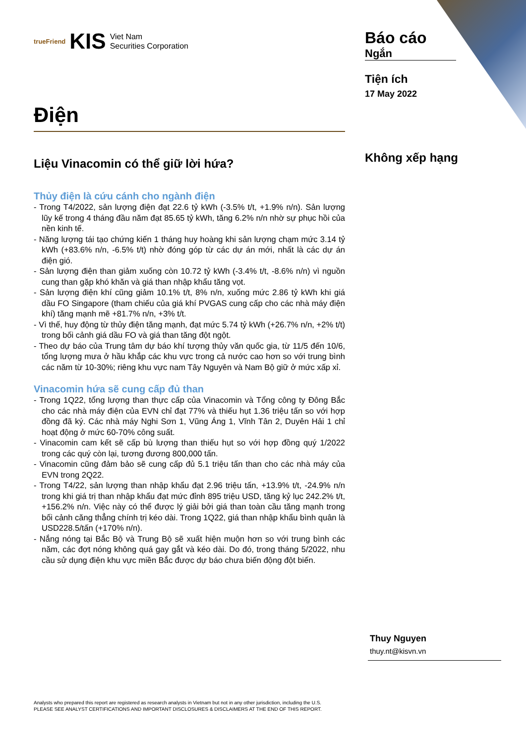trueFriend KIS Viet Nam
Securities Corporation
Điện
Liệu Vinacomin có thể giữ lời hứa?
Thủy điện là cứu cánh cho ngành điện
- Trong T4/2022, sản lượng điện đạt 22.6 tỷ kWh (-3.5% t/t, +1.9% n/n). Sản lượng lũy kế trong 4 tháng đầu năm đạt 85.65 tỷ kWh, tăng 6.2% n/n nhờ sự phục hồi của nền kinh tế.
- Năng lượng tái tạo chứng kiến 1 tháng huy hoàng khi sản lượng chạm mức 3.14 tỷ kWh (+83.6% n/n, -6.5% t/t) nhờ đóng góp từ các dự án mới, nhất là các dự án điện gió.
- Sản lượng điện than giảm xuống còn 10.72 tỷ kWh (-3.4% t/t, -8.6% n/n) vì nguồn cung than gặp khó khăn và giá than nhập khẩu tăng vọt.
- Sản lượng điện khí cũng giảm 10.1% t/t, 8% n/n, xuống mức 2.86 tỷ kWh khi giá dầu FO Singapore (tham chiếu của giá khí PVGAS cung cấp cho các nhà máy điện khí) tăng mạnh mẽ +81.7% n/n, +3% t/t.
- Vì thế, huy động từ thủy điện tăng mạnh, đạt mức 5.74 tỷ kWh (+26.7% n/n, +2% t/t) trong bối cảnh giá dầu FO và giá than tăng đột ngột.
- Theo dự báo của Trung tâm dự báo khí tượng thủy văn quốc gia, từ 11/5 đến 10/6, tổng lượng mưa ở hầu khắp các khu vực trong cả nước cao hơn so với trung bình các năm từ 10-30%; riêng khu vực nam Tây Nguyên và Nam Bộ giữ ở mức xấp xỉ.
Vinacomin hứa sẽ cung cấp đủ than
- Trong 1Q22, tổng lượng than thực cấp của Vinacomin và Tổng công ty Đông Bắc cho các nhà máy điện của EVN chỉ đạt 77% và thiếu hụt 1.36 triệu tấn so với hợp đồng đã ký. Các nhà máy Nghi Sơn 1, Vũng Áng 1, Vĩnh Tân 2, Duyên Hải 1 chỉ hoạt động ở mức 60-70% công suất.
- Vinacomin cam kết sẽ cấp bù lượng than thiếu hụt so với hợp đồng quý 1/2022 trong các quý còn lại, tương đương 800,000 tấn.
- Vinacomin cũng đảm bảo sẽ cung cấp đủ 5.1 triệu tấn than cho các nhà máy của EVN trong 2Q22.
- Trong T4/22, sản lượng than nhập khẩu đạt 2.96 triệu tấn, +13.9% t/t, -24.9% n/n trong khi giá trị than nhập khẩu đạt mức đỉnh 895 triệu USD, tăng kỷ lục 242.2% t/t, +156.2% n/n. Việc này có thể được lý giải bởi giá than toàn cầu tăng mạnh trong bối cảnh căng thẳng chính trị kéo dài. Trong 1Q22, giá than nhập khẩu bình quân là USD228.5/tấn (+170% n/n).
- Nắng nóng tại Bắc Bộ và Trung Bộ sẽ xuất hiện muộn hơn so với trung bình các năm, các đợt nóng không quá gay gắt và kéo dài. Do đó, trong tháng 5/2022, nhu cầu sử dụng điện khu vực miền Bắc được dự báo chưa biến động đột biến.
Báo cáo
Ngắn
Tiện ích
17 May 2022
Không xếp hạng
Thuy Nguyen
thuy.nt@kisvn.vn
Analysts who prepared this report are registered as research analysts in Vietnam but not in any other jurisdiction, including the U.S.
PLEASE SEE ANALYST CERTIFICATIONS AND IMPORTANT DISCLOSURES & DISCLAIMERS AT THE END OF THIS REPORT.